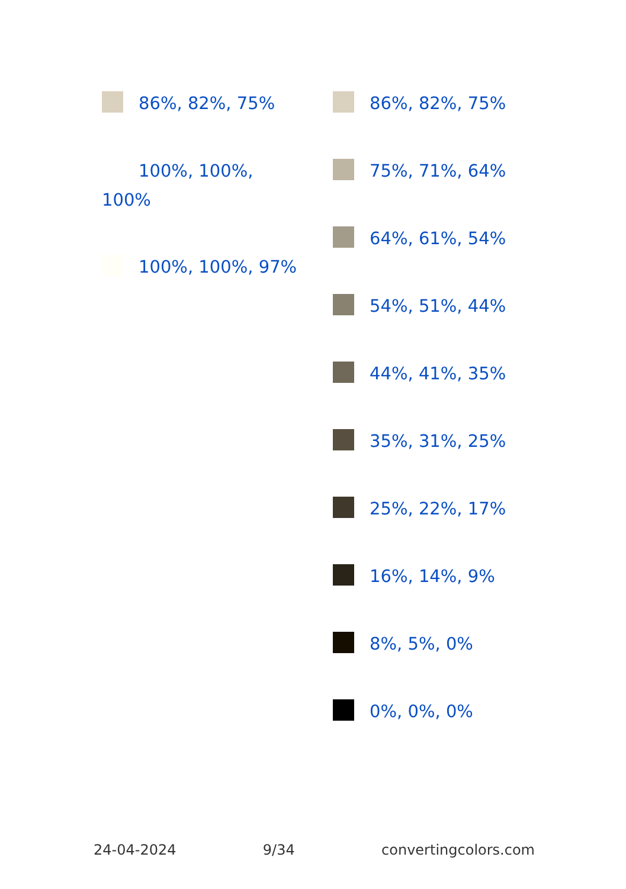86%, 82%, 75%
100%, 100%, 100%
100%, 100%, 97%
86%, 82%, 75%
75%, 71%, 64%
64%, 61%, 54%
54%, 51%, 44%
44%, 41%, 35%
35%, 31%, 25%
25%, 22%, 17%
16%, 14%, 9%
8%, 5%, 0%
0%, 0%, 0%
24-04-2024 9/34 convertingcolors.com